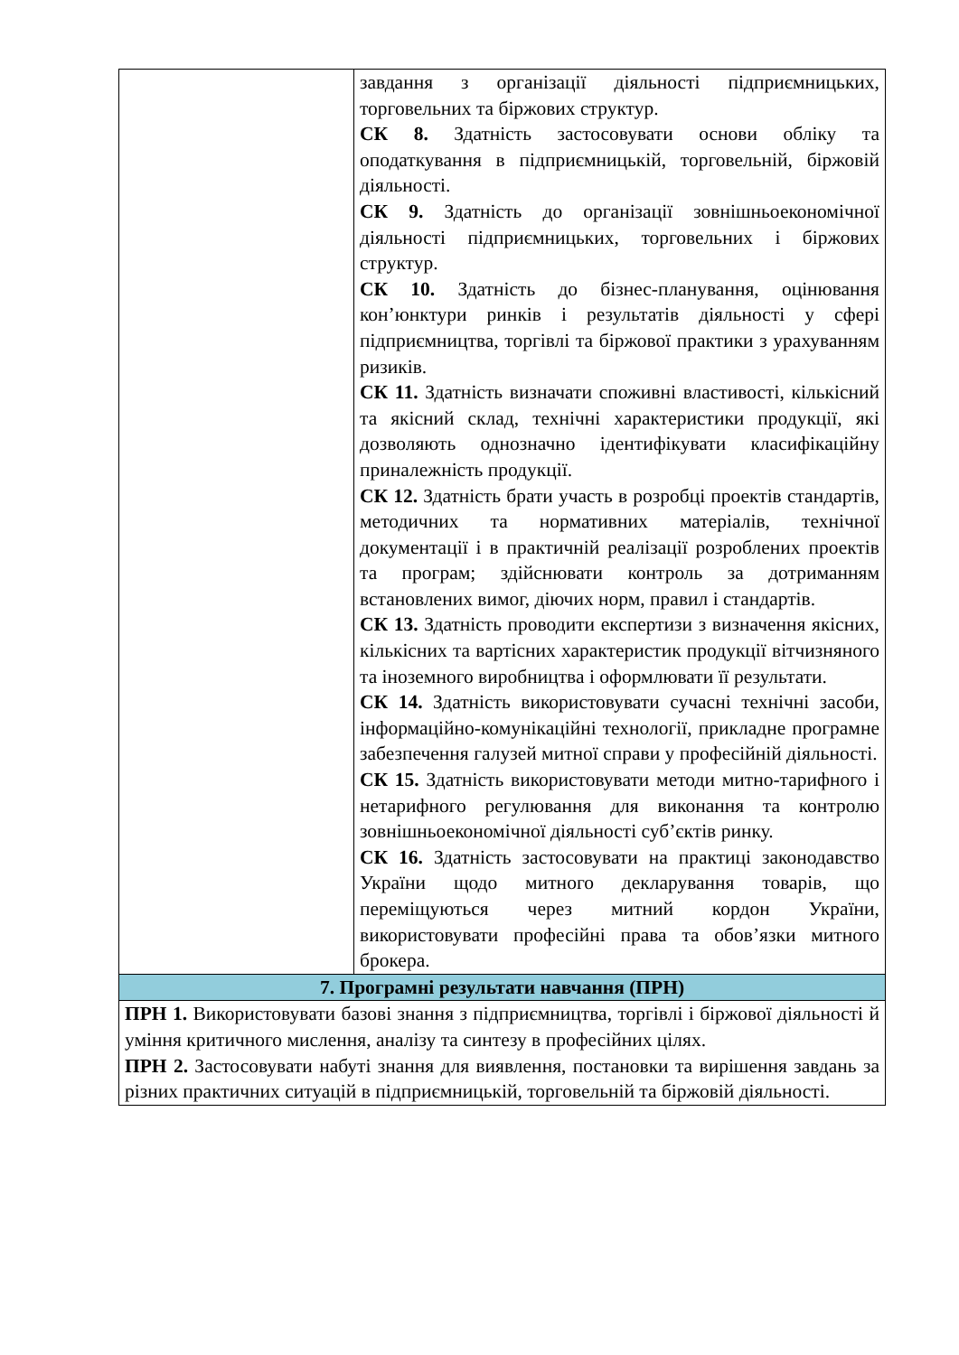| | завдання з організації діяльності підприємницьких, торговельних та біржових структур. СК 8. Здатність застосовувати основи обліку та оподаткування в підприємницькій, торговельній, біржовій діяльності. СК 9. Здатність до організації зовнішньоекономічної діяльності підприємницьких, торговельних і біржових структур. СК 10. Здатність до бізнес-планування, оцінювання кон’юнктури ринків і результатів діяльності у сфері підприємництва, торгівлі та біржової практики з урахуванням ризиків. СК 11. Здатність визначати споживні властивості, кількісний та якісний склад, технічні характеристики продукції, які дозволяють однозначно ідентифікувати класифікаційну приналежність продукції. СК 12. Здатність брати участь в розробці проектів стандартів, методичних та нормативних матеріалів, технічної документації і в практичній реалізації розроблених проектів та програм; здійснювати контроль за дотриманням встановлених вимог, діючих норм, правил і стандартів. СК 13. Здатність проводити експертизи з визначення якісних, кількісних та вартісних характеристик продукції вітчизняного та іноземного виробництва і оформлювати її результати. СК 14. Здатність використовувати сучасні технічні засоби, інформаційно-комунікаційні технології, прикладне програмне забезпечення галузей митної справи у професійній діяльності. СК 15. Здатність використовувати методи митно-тарифного і нетарифного регулювання для виконання та контролю зовнішньоекономічної діяльності суб’єктів ринку. СК 16. Здатність застосовувати на практиці законодавство України щодо митного декларування товарів, що переміщуються через митний кордон України, використовувати професійні права та обов’язки митного брокера. |
| 7. Програмні результати навчання (ПРН) | |
| ПРН 1. Використовувати базові знання з підприємництва, торгівлі і біржової діяльності й уміння критичного мислення, аналізу та синтезу в професійних цілях. ПРН 2. Застосовувати набуті знання для виявлення, постановки та вирішення завдань за різних практичних ситуацій в підприємницькій, торговельній та біржовій діяльності. | |